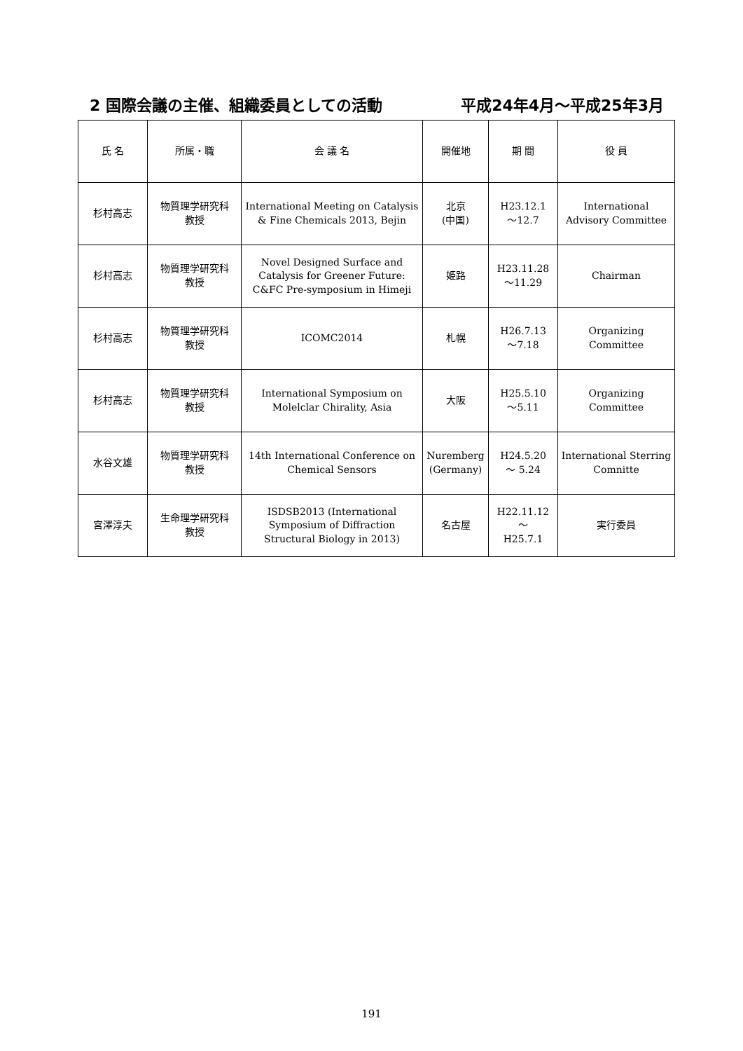2 国際会議の主催、組織委員としての活動 平成24年4月～平成25年3月
| 氏 名 | 所属・職 | 会 議 名 | 開催地 | 期 間 | 役 員 |
| --- | --- | --- | --- | --- | --- |
| 杉村高志 | 物質理学研究科 教授 | International Meeting on Catalysis & Fine Chemicals 2013, Bejin | 北京 (中国) | H23.12.1 ～12.7 | International Advisory Committee |
| 杉村高志 | 物質理学研究科 教授 | Novel Designed Surface and Catalysis for Greener Future: C&FC Pre-symposium in Himeji | 姫路 | H23.11.28 ～11.29 | Chairman |
| 杉村高志 | 物質理学研究科 教授 | ICOMC2014 | 札幌 | H26.7.13 ～7.18 | Organizing Committee |
| 杉村高志 | 物質理学研究科 教授 | International Symposium on Molelclar Chirality, Asia | 大阪 | H25.5.10 ～5.11 | Organizing Committee |
| 水谷文雄 | 物質理学研究科 教授 | 14th International Conference on Chemical Sensors | Nuremberg (Germany) | H24.5.20 ～ 5.24 | International Sterring Comnitte |
| 宮澤淳夫 | 生命理学研究科 教授 | ISDSB2013 (International Symposium of Diffraction Structural Biology in 2013) | 名古屋 | H22.11.12 ～ H25.7.1 | 実行委員 |
191